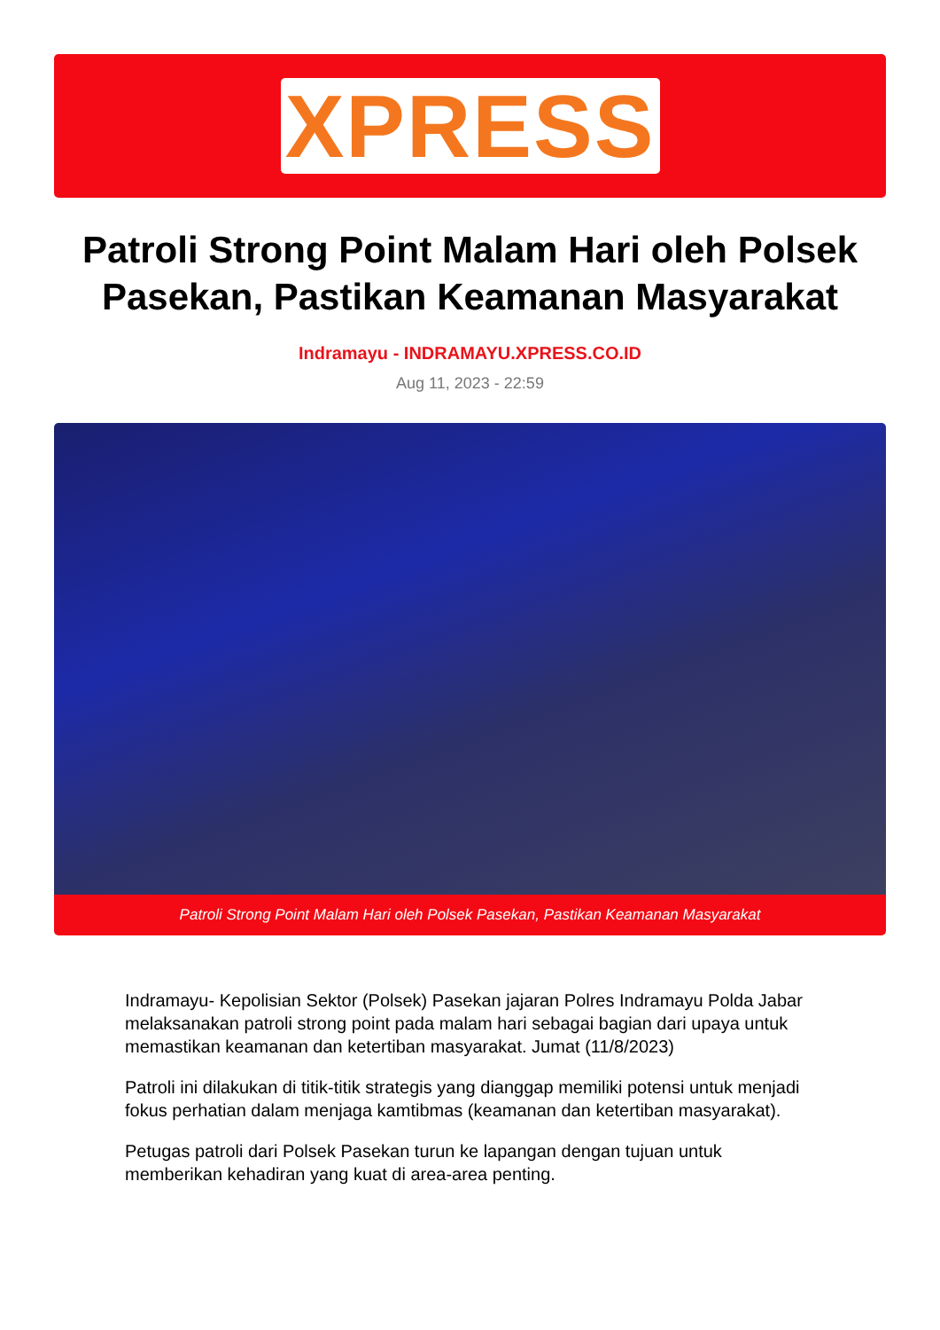XPRESS
Patroli Strong Point Malam Hari oleh Polsek Pasekan, Pastikan Keamanan Masyarakat
Indramayu - INDRAMAYU.XPRESS.CO.ID
Aug 11, 2023 - 22:59
Patroli Strong Point Malam Hari oleh Polsek Pasekan, Pastikan Keamanan Masyarakat
Indramayu- Kepolisian Sektor (Polsek) Pasekan jajaran Polres Indramayu Polda Jabar melaksanakan patroli strong point pada malam hari sebagai bagian dari upaya untuk memastikan keamanan dan ketertiban masyarakat. Jumat (11/8/2023)
Patroli ini dilakukan di titik-titik strategis yang dianggap memiliki potensi untuk menjadi fokus perhatian dalam menjaga kamtibmas (keamanan dan ketertiban masyarakat).
Petugas patroli dari Polsek Pasekan turun ke lapangan dengan tujuan untuk memberikan kehadiran yang kuat di area-area penting.